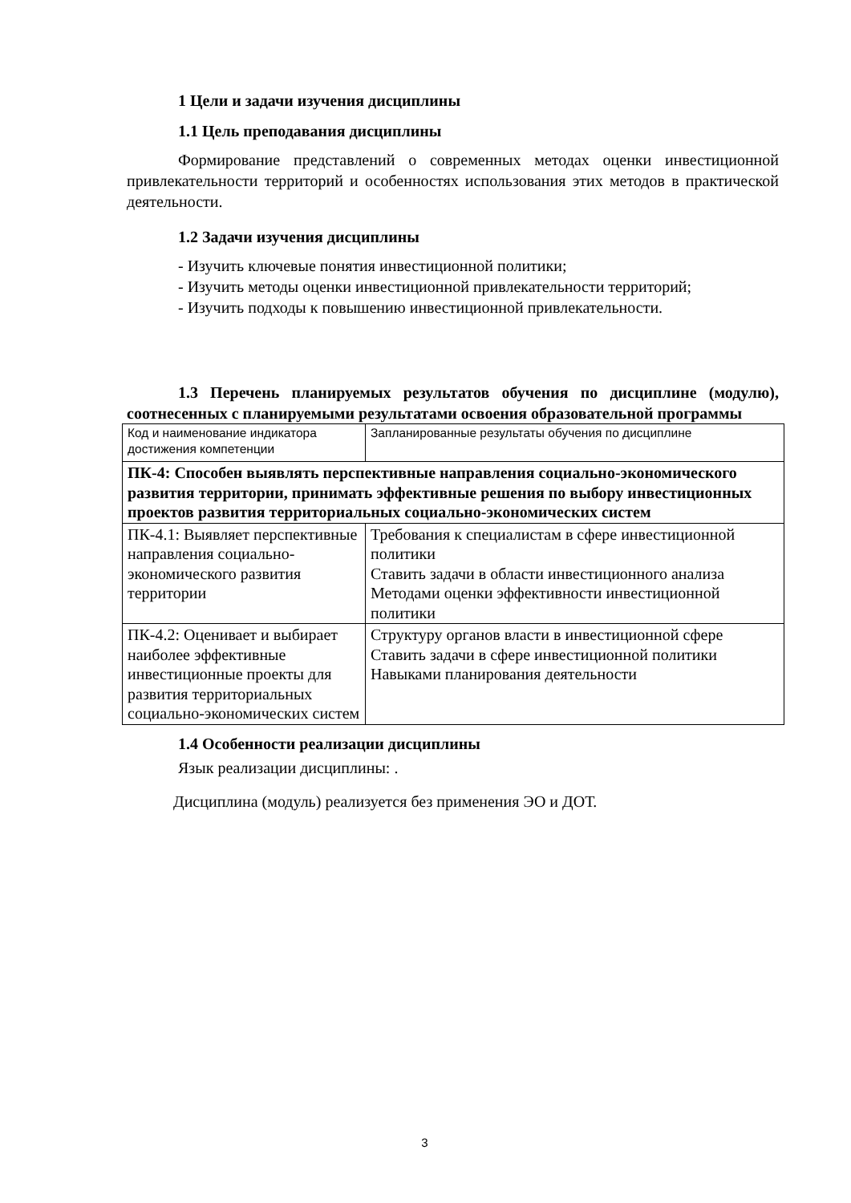1 Цели и задачи изучения дисциплины
1.1 Цель преподавания дисциплины
Формирование представлений о современных методах оценки инвестиционной привлекательности территорий и особенностях использования этих методов в практической деятельности.
1.2 Задачи изучения дисциплины
- Изучить ключевые понятия инвестиционной политики;
- Изучить методы оценки инвестиционной привлекательности территорий;
- Изучить подходы к повышению инвестиционной привлекательности.
1.3 Перечень планируемых результатов обучения по дисциплине (модулю), соотнесенных с планируемыми результатами освоения образовательной программы
| Код и наименование индикатора достижения компетенции | Запланированные результаты обучения по дисциплине |
| ПК-4: Способен выявлять перспективные направления социально-экономического развития территории, принимать эффективные решения по выбору инвестиционных проектов развития территориальных социально-экономических систем | |
| ПК-4.1: Выявляет перспективные направления социально-экономического развития территории | Требования к специалистам в сфере инвестиционной политики Ставить задачи в области инвестиционного анализа Методами оценки эффективности инвестиционной политики |
| ПК-4.2: Оценивает и выбирает наиболее эффективные инвестиционные проекты для развития территориальных социально-экономических систем | Структуру органов власти в инвестиционной сфере Ставить задачи в сфере инвестиционной политики Навыками планирования деятельности |
1.4 Особенности реализации дисциплины
Язык реализации дисциплины: .
Дисциплина (модуль) реализуется без применения ЭО и ДОТ.
3